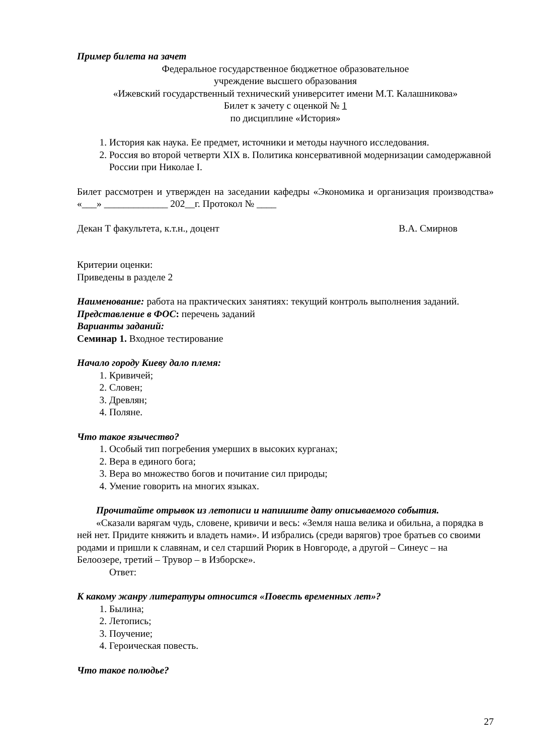Пример билета на зачет
Федеральное государственное бюджетное образовательное
учреждение высшего образования
«Ижевский государственный технический университет имени М.Т. Калашникова»
Билет к зачету с оценкой № 1
по дисциплине «История»
1. История как наука. Ее предмет, источники и методы научного исследования.
2. Россия во второй четверти XIX в. Политика консервативной модернизации самодержавной России при Николае I.
Билет рассмотрен и утвержден на заседании кафедры «Экономика и организация производства» «___» _____________ 202__г. Протокол № ____
Декан Т факультета, к.т.н., доцент В.А. Смирнов
Критерии оценки:
Приведены в разделе 2
Наименование: работа на практических занятиях: текущий контроль выполнения заданий.
Представление в ФОС: перечень заданий
Варианты заданий:
Семинар 1. Входное тестирование
Начало городу Киеву дало племя:
1. Кривичей;
2. Словен;
3. Древлян;
4. Поляне.
Что такое язычество?
1. Особый тип погребения умерших в высоких курганах;
2. Вера в единого бога;
3. Вера во множество богов и почитание сил природы;
4. Умение говорить на многих языках.
Прочитайте отрывок из летописи и напишите дату описываемого события.
«Сказали варягам чудь, словене, кривичи и весь: «Земля наша велика и обильна, а порядка в ней нет. Придите княжить и владеть нами». И избрались (среди варягов) трое братьев со своими родами и пришли к славянам, и сел старший Рюрик в Новгороде, а другой – Синеус – на Белоозере, третий – Трувор – в Изборске».
Ответ:
К какому жанру литературы относится «Повесть временных лет»?
1. Былина;
2. Летопись;
3. Поучение;
4. Героическая повесть.
Что такое полюдье?
27